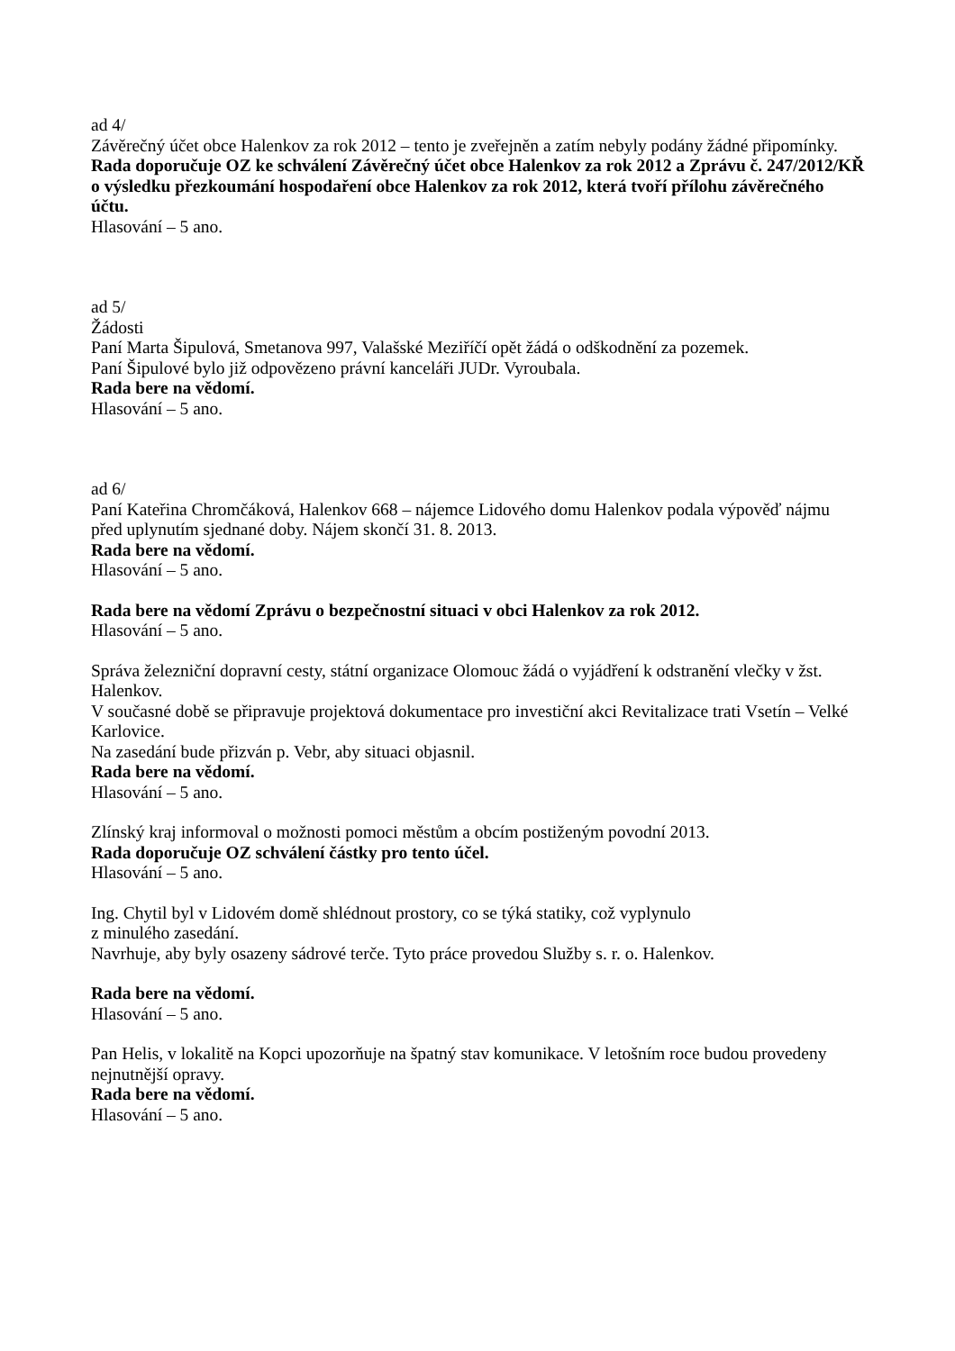ad 4/
Závěrečný účet obce Halenkov za rok 2012 – tento je zveřejněn a zatím nebyly podány žádné připomínky.
Rada doporučuje OZ ke schválení Závěrečný účet obce Halenkov za rok 2012 a Zprávu č. 247/2012/KŘ o výsledku přezkoumání hospodaření obce Halenkov za rok 2012, která tvoří přílohu závěrečného účtu.
Hlasování – 5 ano.
ad 5/
Žádosti
Paní Marta Šipulová, Smetanova 997, Valašské Meziříčí opět žádá o odškodnění za pozemek.
Paní Šipulové bylo již odpovězeno právní kanceláři JUDr. Vyroubala.
Rada bere na vědomí.
Hlasování – 5 ano.
ad 6/
Paní Kateřina Chromčáková, Halenkov 668 – nájemce Lidového domu Halenkov podala výpověď nájmu před uplynutím sjednané doby. Nájem skončí 31. 8. 2013.
Rada bere na vědomí.
Hlasování – 5 ano.
Rada bere na vědomí Zprávu o bezpečnostní situaci v obci Halenkov za rok 2012.
Hlasování – 5 ano.
Správa železniční dopravní cesty, státní organizace Olomouc žádá o vyjádření k odstranění vlečky v žst. Halenkov.
V současné době se připravuje projektová dokumentace pro investiční akci Revitalizace trati Vsetín – Velké Karlovice.
Na zasedání bude přizván p. Vebr, aby situaci objasnil.
Rada bere na vědomí.
Hlasování – 5 ano.
Zlínský kraj informoval o možnosti pomoci městům a obcím postiženým povodní 2013.
Rada doporučuje OZ schválení částky pro tento účel.
Hlasování – 5 ano.
Ing. Chytil byl v Lidovém domě shlédnout prostory, co se týká statiky, což vyplynulo
z minulého zasedání.
Navrhuje, aby byly osazeny sádrové terče. Tyto práce provedou Služby s. r. o. Halenkov.
Rada bere na vědomí.
Hlasování – 5 ano.
Pan Helis, v lokalitě na Kopci upozorňuje na špatný stav komunikace. V letošním roce budou provedeny nejnutnější opravy.
Rada bere na vědomí.
Hlasování – 5 ano.